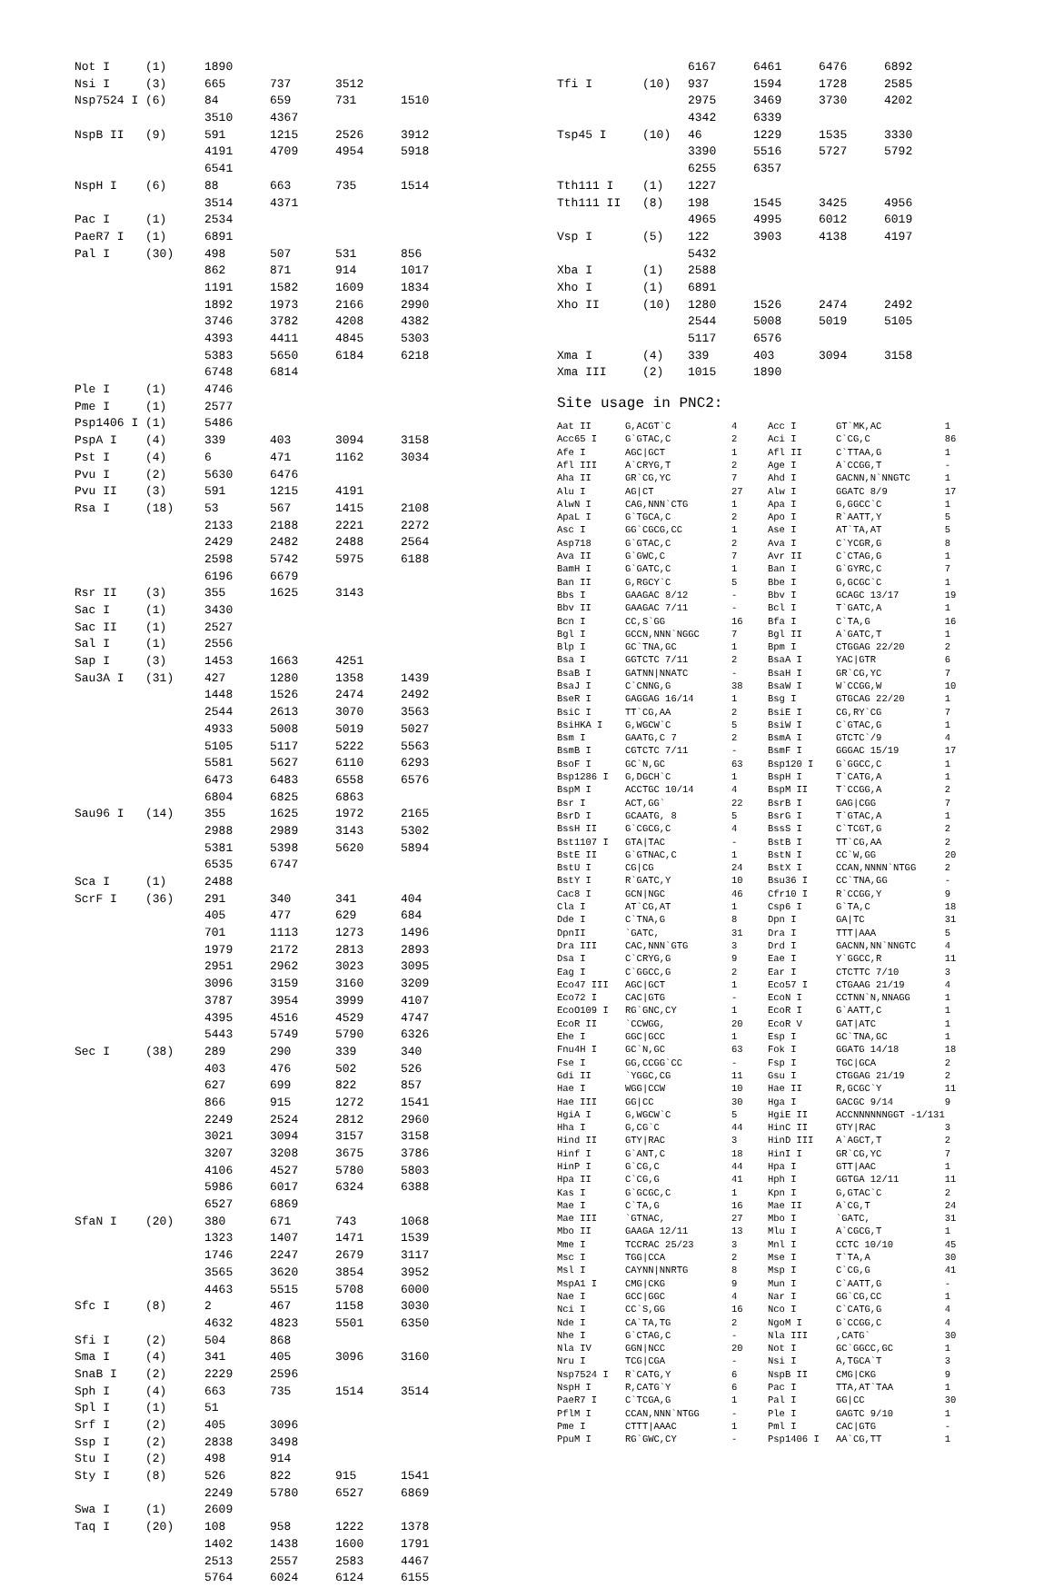| Not I | (1) | 1890 | | | |
| Nsi I | (3) | 665 | 737 | 3512 | |
| Nsp7524 I | (6) | 84 | 659 | 731 | 1510 |
| | | 3510 | 4367 | | |
| NspB II | (9) | 591 | 1215 | 2526 | 3912 |
| | | 4191 | 4709 | 4954 | 5918 |
| | | 6541 | | | |
| NspH I | (6) | 88 | 663 | 735 | 1514 |
| | | 3514 | 4371 | | |
| Pac I | (1) | 2534 | | | |
| PaeR7 I | (1) | 6891 | | | |
| Pal I | (30) | 498 | 507 | 531 | 856 |
| | | 862 | 871 | 914 | 1017 |
| | | 1191 | 1582 | 1609 | 1834 |
| | | 1892 | 1973 | 2166 | 2990 |
| | | 3746 | 3782 | 4208 | 4382 |
| | | 4393 | 4411 | 4845 | 5303 |
| | | 5383 | 5650 | 6184 | 6218 |
| | | 6748 | 6814 | | |
| Ple I | (1) | 4746 | | | |
| Pme I | (1) | 2577 | | | |
| Psp1406 I | (1) | 5486 | | | |
| PspA I | (4) | 339 | 403 | 3094 | 3158 |
| Pst I | (4) | 6 | 471 | 1162 | 3034 |
| Pvu I | (2) | 5630 | 6476 | | |
| Pvu II | (3) | 591 | 1215 | 4191 | |
| Rsa I | (18) | 53 | 567 | 1415 | 2108 |
| | | 2133 | 2188 | 2221 | 2272 |
| | | 2429 | 2482 | 2488 | 2564 |
| | | 2598 | 5742 | 5975 | 6188 |
| | | 6196 | 6679 | | |
| Rsr II | (3) | 355 | 1625 | 3143 | |
| Sac I | (1) | 3430 | | | |
| Sac II | (1) | 2527 | | | |
| Sal I | (1) | 2556 | | | |
| Sap I | (3) | 1453 | 1663 | 4251 | |
| Sau3A I | (31) | 427 | 1280 | 1358 | 1439 |
| | | 1448 | 1526 | 2474 | 2492 |
| | | 2544 | 2613 | 3070 | 3563 |
| | | 4933 | 5008 | 5019 | 5027 |
| | | 5105 | 5117 | 5222 | 5563 |
| | | 5581 | 5627 | 6110 | 6293 |
| | | 6473 | 6483 | 6558 | 6576 |
| | | 6804 | 6825 | 6863 | |
| Sau96 I | (14) | 355 | 1625 | 1972 | 2165 |
| | | 2988 | 2989 | 3143 | 5302 |
| | | 5381 | 5398 | 5620 | 5894 |
| | | 6535 | 6747 | | |
| Sca I | (1) | 2488 | | | |
| ScrF I | (36) | 291 | 340 | 341 | 404 |
| | | 405 | 477 | 629 | 684 |
| | | 701 | 1113 | 1273 | 1496 |
| | | 1979 | 2172 | 2813 | 2893 |
| | | 2951 | 2962 | 3023 | 3095 |
| | | 3096 | 3159 | 3160 | 3209 |
| | | 3787 | 3954 | 3999 | 4107 |
| | | 4395 | 4516 | 4529 | 4747 |
| | | 5443 | 5749 | 5790 | 6326 |
| Sec I | (38) | 289 | 290 | 339 | 340 |
| | | 403 | 476 | 502 | 526 |
| | | 627 | 699 | 822 | 857 |
| | | 866 | 915 | 1272 | 1541 |
| | | 2249 | 2524 | 2812 | 2960 |
| | | 3021 | 3094 | 3157 | 3158 |
| | | 3207 | 3208 | 3675 | 3786 |
| | | 4106 | 4527 | 5780 | 5803 |
| | | 5986 | 6017 | 6324 | 6388 |
| | | 6527 | 6869 | | |
| SfaN I | (20) | 380 | 671 | 743 | 1068 |
| | | 1323 | 1407 | 1471 | 1539 |
| | | 1746 | 2247 | 2679 | 3117 |
| | | 3565 | 3620 | 3854 | 3952 |
| | | 4463 | 5515 | 5708 | 6000 |
| Sfc I | (8) | 2 | 467 | 1158 | 3030 |
| | | 4632 | 4823 | 5501 | 6350 |
| Sfi I | (2) | 504 | 868 | | |
| Sma I | (4) | 341 | 405 | 3096 | 3160 |
| SnaB I | (2) | 2229 | 2596 | | |
| Sph I | (4) | 663 | 735 | 1514 | 3514 |
| Spl I | (1) | 51 | | | |
| Srf I | (2) | 405 | 3096 | | |
| Ssp I | (2) | 2838 | 3498 | | |
| Stu I | (2) | 498 | 914 | | |
| Sty I | (8) | 526 | 822 | 915 | 1541 |
| | | 2249 | 5780 | 6527 | 6869 |
| Swa I | (1) | 2609 | | | |
| Taq I | (20) | 108 | 958 | 1222 | 1378 |
| | | 1402 | 1438 | 1600 | 1791 |
| | | 2513 | 2557 | 2583 | 4467 |
| | | 5764 | 6024 | 6124 | 6155 |
| | | 6167 | 6461 | 6476 | 6892 |
| Tfi I | (10) | 937 | 1594 | 1728 | 2585 |
| | | 2975 | 3469 | 3730 | 4202 |
| | | 4342 | 6339 | | |
| Tsp45 I | (10) | 46 | 1229 | 1535 | 3330 |
| | | 3390 | 5516 | 5727 | 5792 |
| | | 6255 | 6357 | | |
| Tth111 I | (1) | 1227 | | | |
| Tth111 II | (8) | 198 | 1545 | 3425 | 4956 |
| | | 4965 | 4995 | 6012 | 6019 |
| Vsp I | (5) | 122 | 3903 | 4138 | 4197 |
| | | 5432 | | | |
| Xba I | (1) | 2588 | | | |
| Xho I | (1) | 6891 | | | |
| Xho II | (10) | 1280 | 1526 | 2474 | 2492 |
| | | 2544 | 5008 | 5019 | 5105 |
| | | 5117 | 6576 | | |
| Xma I | (4) | 339 | 403 | 3094 | 3158 |
| Xma III | (2) | 1015 | 1890 | | |
Site usage in PNC2:
| Aat II | G,ACGT`C | 4 | Acc I | GT`MK,AC | 1 |
| Acc65 I | G`GTAC,C | 2 | Aci I | C`CG,C | 86 |
| Afe I | AGC/GCT | 1 | Afl II | C`TTAA,G | 1 |
| Afl III | A`CRYG,T | 2 | Age I | A`CCGG,T | - |
| Aha II | GR`CG,YC | 7 | Ahd I | GACNN,N`NNGTC | 1 |
| Alu I | AG/CT | 27 | Alw I | GGATC 8/9 | 17 |
| AlwN I | CAG,NNN`CTG | 1 | Apa I | G,GGCC`C | 1 |
| ApaL I | G`TGCA,C | 2 | Apo I | R`AATT,Y | 5 |
| Asc I | GG`CGCG,CC | 1 | Ase I | AT`TA,AT | 5 |
| Asp718 | G`GTAC,C | 2 | Ava I | C`YCGR,G | 8 |
| Ava II | G`GWC,C | 7 | Avr II | C`CTAG,G | 1 |
| BamH I | G`GATC,C | 1 | Ban I | G`GYRC,C | 7 |
| Ban II | G,RGCY`C | 5 | Bbe I | G,GCGC`C | 1 |
| Bbs I | GAAGAC 8/12 | - | Bbv I | GCAGC 13/17 | 19 |
| Bbv II | GAAGAC 7/11 | - | Bcl I | T`GATC,A | 1 |
| Bcn I | CC,S`GG | 16 | Bfa I | C`TA,G | 16 |
| Bgl I | GCCN,NNN`NGGC | 7 | Bgl II | A`GATC,T | 1 |
| Blp I | GC`TNA,GC | 1 | Bpm I | CTGGAG 22/20 | 2 |
| Bsa I | GGTCTC 7/11 | 2 | BsaA I | YAC/GTR | 6 |
| BsaB I | GATNN/NNATC | - | BsaH I | GR`CG,YC | 7 |
| BsaJ I | C`CNNG,G | 38 | BsaW I | W`CCGG,W | 10 |
| BseR I | GAGGAG 16/14 | 1 | Bsg I | GTGCAG 22/20 | 1 |
| BsiC I | TT`CG,AA | 2 | BsiE I | CG,RY`CG | 7 |
| BsiHKA I | G,WGCW`C | 5 | BsiW I | C`GTAC,G | 1 |
| Bsm I | GAATG,C 7 | 2 | BsmA I | GTCTC`/9 | 4 |
| BsmB I | CGTCTC 7/11 | - | BsmF I | GGGAC 15/19 | 17 |
| BsoF I | GC`N,GC | 63 | Bsp120 I | G`GGCC,C | 1 |
| Bsp1286 I | G,DGCH`C | 1 | BspH I | T`CATG,A | 1 |
| BspM I | ACCTGC 10/14 | 4 | BspM II | T`CCGG,A | 2 |
| Bsr I | ACT,GG` | 22 | BsrB I | GAG/CGG | 7 |
| BsrD I | GCAATG, 8 | 5 | BsrG I | T`GTAC,A | 1 |
| BssH II | G`CGCG,C | 4 | BssS I | C`TCGT,G | 2 |
| Bst1107 I | GTA/TAC | - | BstB I | TT`CG,AA | 2 |
| BstE II | G`GTNAC,C | 1 | BstN I | CC`W,GG | 20 |
| BstU I | CG/CG | 24 | BstX I | CCAN,NNNN`NTGG | 2 |
| BstY I | R`GATC,Y | 10 | Bsu36 I | CC`TNA,GG | - |
| Cac8 I | GCN/NGC | 46 | Cfr10 I | R`CCGG,Y | 9 |
| Cla I | AT`CG,AT | 1 | Csp6 I | G`TA,C | 18 |
| Dde I | C`TNA,G | 8 | Dpn I | GA/TC | 31 |
| DpnII | `GATC, | 31 | Dra I | TTT/AAA | 5 |
| Dra III | CAC,NNN`GTG | 3 | Drd I | GACNN,NN`NNGTC | 4 |
| Dsa I | C`CRYG,G | 9 | Eae I | Y`GGCC,R | 11 |
| Eag I | C`GGCC,G | 2 | Ear I | CTCTTC 7/10 | 3 |
| Eco47 III | AGC/GCT | 1 | Eco57 I | CTGAAG 21/19 | 4 |
| Eco72 I | CAC/GTG | - | EcoN I | CCTNN`N,NNAGG | 1 |
| EcoO109 I | RG`GNC,CY | 1 | EcoR I | G`AATT,C | 1 |
| EcoR II | `CCWGG, | 20 | EcoR V | GAT/ATC | 1 |
| Ehe I | GGC/GCC | 1 | Esp I | GC`TNA,GC | 1 |
| Fnu4H I | GC`N,GC | 63 | Fok I | GGATG 14/18 | 18 |
| Fse I | GG,CCGG`CC | - | Fsp I | TGC/GCA | 2 |
| Gdi II | `YGGC,CG | 11 | Gsu I | CTGGAG 21/19 | 2 |
| Hae I | WGG/CCW | 10 | Hae II | R,GCGC`Y | 11 |
| Hae III | GG/CC | 30 | Hga I | GACGC 9/14 | 9 |
| HgiA I | G,WGCW`C | 5 | HgiE II | ACCNNNNNNGGT -1/131 | |
| Hha I | G,CG`C | 44 | HinC II | GTY/RAC | 3 |
| Hind II | GTY/RAC | 3 | HinD III | A`AGCT,T | 2 |
| Hinf I | G`ANT,C | 18 | HinI I | GR`CG,YC | 7 |
| HinP I | G`CG,C | 44 | Hpa I | GTT/AAC | 1 |
| Hpa II | C`CG,G | 41 | Hph I | GGTGA 12/11 | 11 |
| Kas I | G`GCGC,C | 1 | Kpn I | G,GTAC`C | 2 |
| Mae I | C`TA,G | 16 | Mae II | A`CG,T | 24 |
| Mae III | `GTNAC, | 27 | Mbo I | `GATC, | 31 |
| Mbo II | GAAGA 12/11 | 13 | Mlu I | A`CGCG,T | 1 |
| Mme I | TCCRAC 25/23 | 3 | Mnl I | CCTC 10/10 | 45 |
| Msc I | TGG/CCA | 2 | Mse I | T`TA,A | 30 |
| Msl I | CAYNN/NNRTG | 8 | Msp I | C`CG,G | 41 |
| MspA1 I | CMG/CKG | 9 | Mun I | C`AATT,G | - |
| Nae I | GCC/GGC | 4 | Nar I | GG`CG,CC | 1 |
| Nci I | CC`S,GG | 16 | Nco I | C`CATG,G | 4 |
| Nde I | CA`TA,TG | 2 | NgoM I | G`CCGG,C | 4 |
| Nhe I | G`CTAG,C | - | Nla III | ,CATG` | 30 |
| Nla IV | GGN/NCC | 20 | Not I | GC`GGCC,GC | 1 |
| Nru I | TCG/CGA | - | Nsi I | A,TGCA`T | 3 |
| Nsp7524 I | R`CATG,Y | 6 | NspB II | CMG/CKG | 9 |
| NspH I | R,CATG`Y | 6 | Pac I | TTA,AT`TAA | 1 |
| PaeR7 I | C`TCGA,G | 1 | Pal I | GG/CC | 30 |
| PflM I | CCAN,NNN`NTGG | - | Ple I | GAGTC 9/10 | 1 |
| Pme I | CTTT/AAAC | 1 | Pml I | CAC/GTG | - |
| PpuM I | RG`GWC,CY | - | Psp1406 I | AA`CG,TT | 1 |